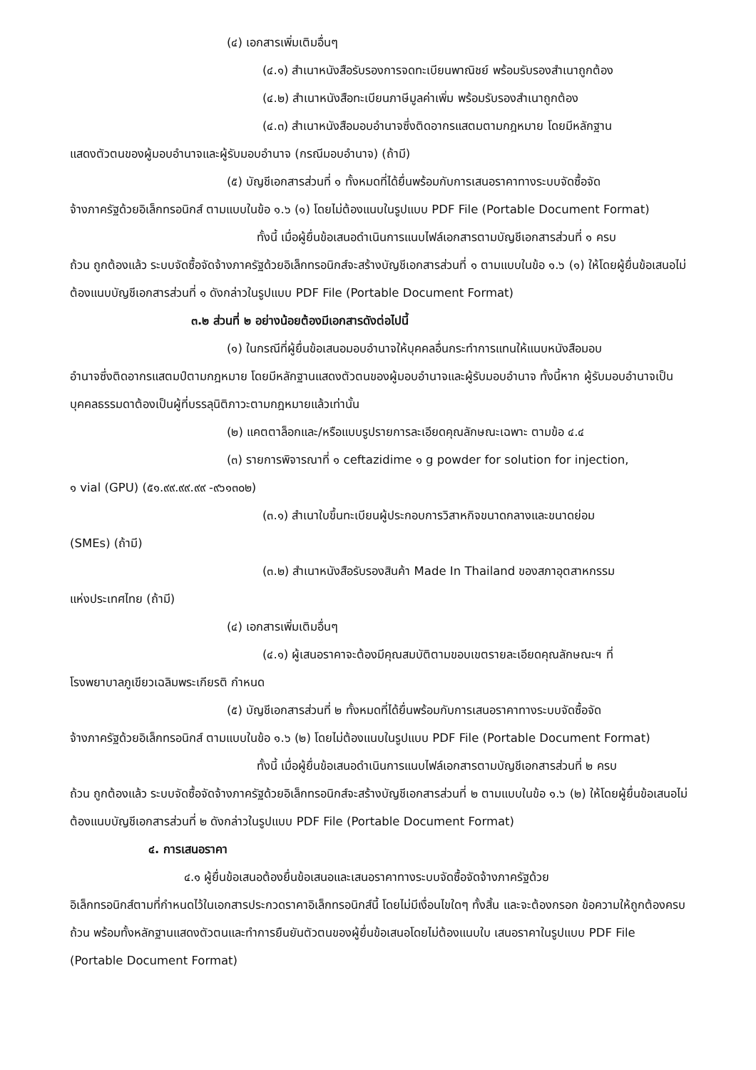(๔) เอกสารเพิ่มเติมอื่นๆ
(๔.๑) สำเนาหนังสือรับรองการจดทะเบียนพาณิชย์ พร้อมรับรองสำเนาถูกต้อง
(๔.๒) สำเนาหนังสือทะเบียนภาษีมูลค่าเพิ่ม พร้อมรับรองสำเนาถูกต้อง
(๔.๓) สำเนาหนังสือมอบอำนาจซึ่งติดอากรแสตมตามกฎหมาย โดยมีหลักฐาน
แสดงตัวตนของผู้มอบอำนาจและผู้รับมอบอำนาจ (กรณีมอบอำนาจ) (ถ้ามี)
(๕) บัญชีเอกสารส่วนที่ ๑ ทั้งหมดที่ได้ยื่นพร้อมกับการเสนอราคาทางระบบจัดซื้อจัด
จ้างภาครัฐด้วยอิเล็กทรอนิกส์ ตามแบบในข้อ ๑.๖ (๑) โดยไม่ต้องแนบในรูปแบบ PDF File (Portable Document Format)
ทั้งนี้ เมื่อผู้ยื่นข้อเสนอดำเนินการแนบไฟล์เอกสารตามบัญชีเอกสารส่วนที่ ๑ ครบ
ถ้วน ถูกต้องแล้ว ระบบจัดซื้อจัดจ้างภาครัฐด้วยอิเล็กทรอนิกส์จะสร้างบัญชีเอกสารส่วนที่ ๑ ตามแบบในข้อ ๑.๖ (๑) ให้โดยผู้ยื่นข้อเสนอไม่ต้องแนบบัญชีเอกสารส่วนที่ ๑ ดังกล่าวในรูปแบบ PDF File (Portable Document Format)
๓.๒ ส่วนที่ ๒ อย่างน้อยต้องมีเอกสารดังต่อไปนี้
(๑) ในกรณีที่ผู้ยื่นข้อเสนอมอบอำนาจให้บุคคลอื่นกระทำการแทนให้แนบหนังสือมอบ
อำนาจซึ่งติดอากรแสตมป์ตามกฎหมาย โดยมีหลักฐานแสดงตัวตนของผู้มอบอำนาจและผู้รับมอบอำนาจ ทั้งนี้หาก ผู้รับมอบอำนาจเป็นบุคคลธรรมดาต้องเป็นผู้ที่บรรลุนิติภาวะตามกฎหมายแล้วเท่านั้น
(๒) แคตตาล็อกและ/หรือแบบรูปรายการละเอียดคุณลักษณะเฉพาะ ตามข้อ ๔.๔
(๓) รายการพิจารณาที่ ๑ ceftazidime ๑ g powder for solution for injection,
๑ vial (GPU) (๕๑.๙๙.๙๙.๙๙ -๙๖๑๓๐๒)
(๓.๑) สำเนาใบขึ้นทะเบียนผู้ประกอบการวิสาหกิจขนาดกลางและขนาดย่อม
(SMEs) (ถ้ามี)
(๓.๒) สำเนาหนังสือรับรองสินค้า Made In Thailand ของสภาอุตสาหกรรม
แห่งประเทศไทย (ถ้ามี)
(๔) เอกสารเพิ่มเติมอื่นๆ
(๔.๑) ผู้เสนอราคาจะต้องมีคุณสมบัติตามขอบเขตรายละเอียดคุณลักษณะฯ ที่
โรงพยาบาลภูเขียวเฉลิมพระเกียรติ กำหนด
(๕) บัญชีเอกสารส่วนที่ ๒ ทั้งหมดที่ได้ยื่นพร้อมกับการเสนอราคาทางระบบจัดซื้อจัด
จ้างภาครัฐด้วยอิเล็กทรอนิกส์ ตามแบบในข้อ ๑.๖ (๒) โดยไม่ต้องแนบในรูปแบบ PDF File (Portable Document Format)
ทั้งนี้ เมื่อผู้ยื่นข้อเสนอดำเนินการแนบไฟล์เอกสารตามบัญชีเอกสารส่วนที่ ๒ ครบ
ถ้วน ถูกต้องแล้ว ระบบจัดซื้อจัดจ้างภาครัฐด้วยอิเล็กทรอนิกส์จะสร้างบัญชีเอกสารส่วนที่ ๒ ตามแบบในข้อ ๑.๖ (๒) ให้โดยผู้ยื่นข้อเสนอไม่ต้องแนบบัญชีเอกสารส่วนที่ ๒ ดังกล่าวในรูปแบบ PDF File (Portable Document Format)
๔. การเสนอราคา
๔.๑ ผู้ยื่นข้อเสนอต้องยื่นข้อเสนอและเสนอราคาทางระบบจัดซื้อจัดจ้างภาครัฐด้วย
อิเล็กทรอนิกส์ตามที่กำหนดไว้ในเอกสารประกวดราคาอิเล็กทรอนิกส์นี้ โดยไม่มีเงื่อนไขใดๆ ทั้งสิ้น และจะต้องกรอก ข้อความให้ถูกต้องครบถ้วน พร้อมทั้งหลักฐานแสดงตัวตนและทำการยืนยันตัวตนของผู้ยื่นข้อเสนอโดยไม่ต้องแนบใบ เสนอราคาในรูปแบบ PDF File (Portable Document Format)